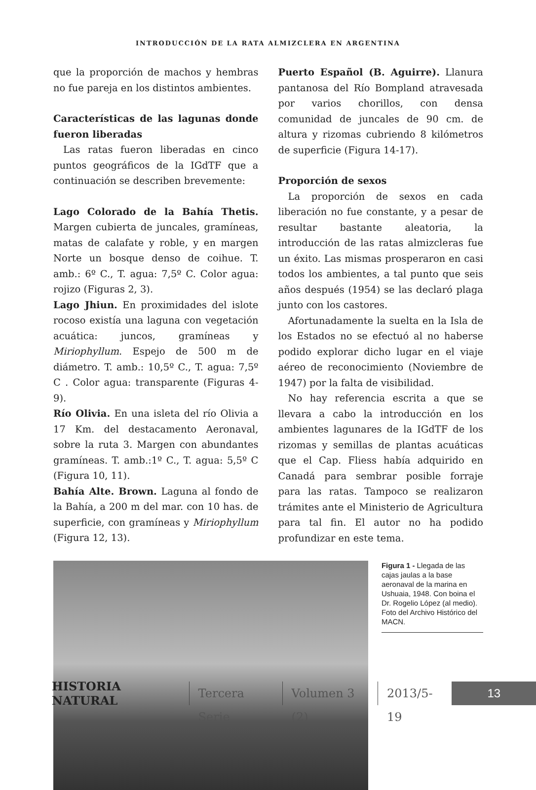INTRODUCCIÓN DE LA RATA ALMIZCLERA EN ARGENTINA
que la proporción de machos y hembras no fue pareja en los distintos ambientes.
Características de las lagunas donde fueron liberadas
Las ratas fueron liberadas en cinco puntos geográficos de la IGdTF que a continuación se describen brevemente:
Lago Colorado de la Bahía Thetis. Margen cubierta de juncales, gramíneas, matas de calafate y roble, y en margen Norte un bosque denso de coihue. T. amb.: 6º C., T. agua: 7,5º C. Color agua: rojizo (Figuras 2, 3).
Lago Jhiun. En proximidades del islote rocoso existía una laguna con vegetación acuática: juncos, gramíneas y Miriophyllum. Espejo de 500 m de diámetro. T. amb.: 10,5º C., T. agua: 7,5º C . Color agua: transparente (Figuras 4-9).
Río Olivia. En una isleta del río Olivia a 17 Km. del destacamento Aeronaval, sobre la ruta 3. Margen con abundantes gramíneas. T. amb.:1º C., T. agua: 5,5º C (Figura 10, 11).
Bahía Alte. Brown. Laguna al fondo de la Bahía, a 200 m del mar. con 10 has. de superficie, con gramíneas y Miriophyllum (Figura 12, 13).
Puerto Español (B. Aguirre). Llanura pantanosa del Río Bompland atravesada por varios chorillos, con densa comunidad de juncales de 90 cm. de altura y rizomas cubriendo 8 kilómetros de superficie (Figura 14-17).
Proporción de sexos
La proporción de sexos en cada liberación no fue constante, y a pesar de resultar bastante aleatoria, la introducción de las ratas almizcleras fue un éxito. Las mismas prosperaron en casi todos los ambientes, a tal punto que seis años después (1954) se las declaró plaga junto con los castores.
Afortunadamente la suelta en la Isla de los Estados no se efectuó al no haberse podido explorar dicho lugar en el viaje aéreo de reconocimiento (Noviembre de 1947) por la falta de visibilidad.
No hay referencia escrita a que se llevara a cabo la introducción en los ambientes lagunares de la IGdTF de los rizomas y semillas de plantas acuáticas que el Cap. Fliess había adquirido en Canadá para sembrar posible forraje para las ratas. Tampoco se realizaron trámites ante el Ministerio de Agricultura para tal fin. El autor no ha podido profundizar en este tema.
Figura 1 - Llegada de las cajas jaulas a la base aeronaval de la marina en Ushuaia, 1948. Con boina el Dr. Rogelio López (al medio). Foto del Archivo Histórico del MACN.
HISTORIA NATURAL Tercera Serie Volumen 3 (2) 2013/5-19 13